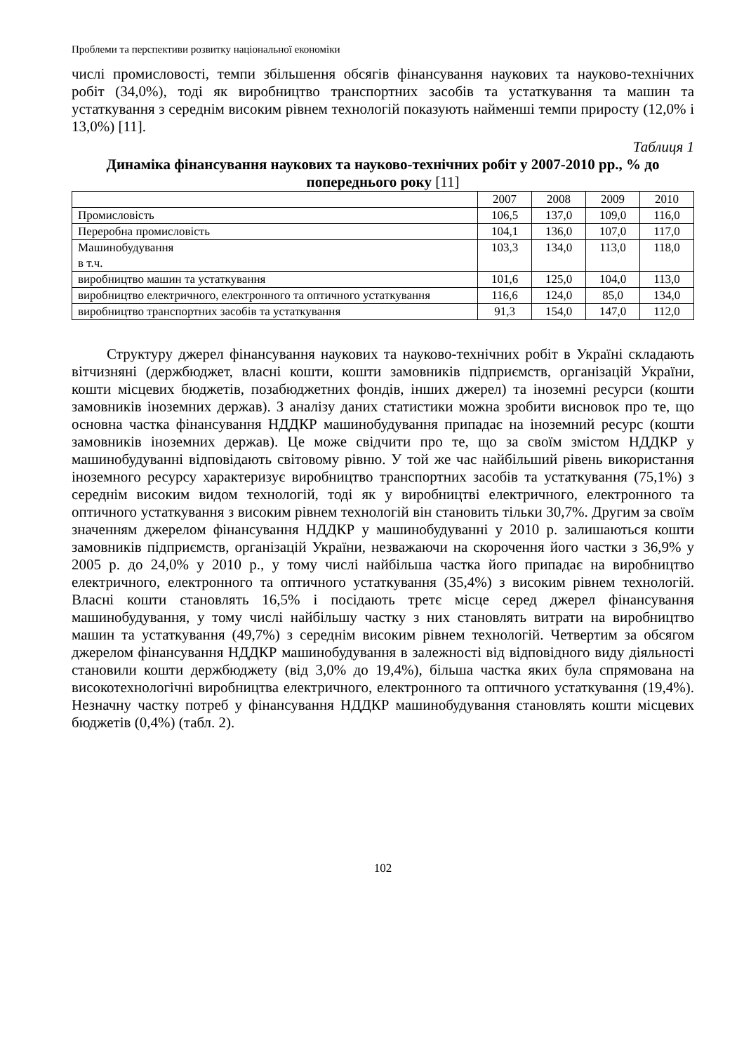Проблеми та перспективи розвитку національної економіки
числі промисловості, темпи збільшення обсягів фінансування наукових та науково-технічних робіт (34,0%), тоді як виробництво транспортних засобів та устаткування та машин та устаткування з середнім високим рівнем технологій показують найменші темпи приросту (12,0% і 13,0%) [11].
Таблиця 1
Динаміка фінансування наукових та науково-технічних робіт у 2007-2010 рр., % до попереднього року [11]
| | 2007 | 2008 | 2009 | 2010 |
| Промисловість | 106,5 | 137,0 | 109,0 | 116,0 |
| Переробна промисловість | 104,1 | 136,0 | 107,0 | 117,0 |
| Машинобудування в т.ч. | 103,3 | 134,0 | 113,0 | 118,0 |
| виробництво машин та устаткування | 101,6 | 125,0 | 104,0 | 113,0 |
| виробництво електричного, електронного та оптичного устаткування | 116,6 | 124,0 | 85,0 | 134,0 |
| виробництво транспортних засобів та устаткування | 91,3 | 154,0 | 147,0 | 112,0 |
Структуру джерел фінансування наукових та науково-технічних робіт в Україні складають вітчизняні (держбюджет, власні кошти, кошти замовників підприємств, організацій України, кошти місцевих бюджетів, позабюджетних фондів, інших джерел) та іноземні ресурси (кошти замовників іноземних держав). З аналізу даних статистики можна зробити висновок про те, що основна частка фінансування НДДКР машинобудування припадає на іноземний ресурс (кошти замовників іноземних держав). Це може свідчити про те, що за своїм змістом НДДКР у машинобудуванні відповідають світовому рівню. У той же час найбільший рівень використання іноземного ресурсу характеризує виробництво транспортних засобів та устаткування (75,1%) з середнім високим видом технологій, тоді як у виробництві електричного, електронного та оптичного устаткування з високим рівнем технологій він становить тільки 30,7%. Другим за своїм значенням джерелом фінансування НДДКР у машинобудуванні у 2010 р. залишаються кошти замовників підприємств, організацій України, незважаючи на скорочення його частки з 36,9% у 2005 р. до 24,0% у 2010 р., у тому числі найбільша частка його припадає на виробництво електричного, електронного та оптичного устаткування (35,4%) з високим рівнем технологій. Власні кошти становлять 16,5% і посідають третє місце серед джерел фінансування машинобудування, у тому числі найбільшу частку з них становлять витрати на виробництво машин та устаткування (49,7%) з середнім високим рівнем технологій. Четвертим за обсягом джерелом фінансування НДДКР машинобудування в залежності від відповідного виду діяльності становили кошти держбюджету (від 3,0% до 19,4%), більша частка яких була спрямована на високотехнологічні виробництва електричного, електронного та оптичного устаткування (19,4%). Незначну частку потреб у фінансування НДДКР машинобудування становлять кошти місцевих бюджетів (0,4%) (табл. 2).
102